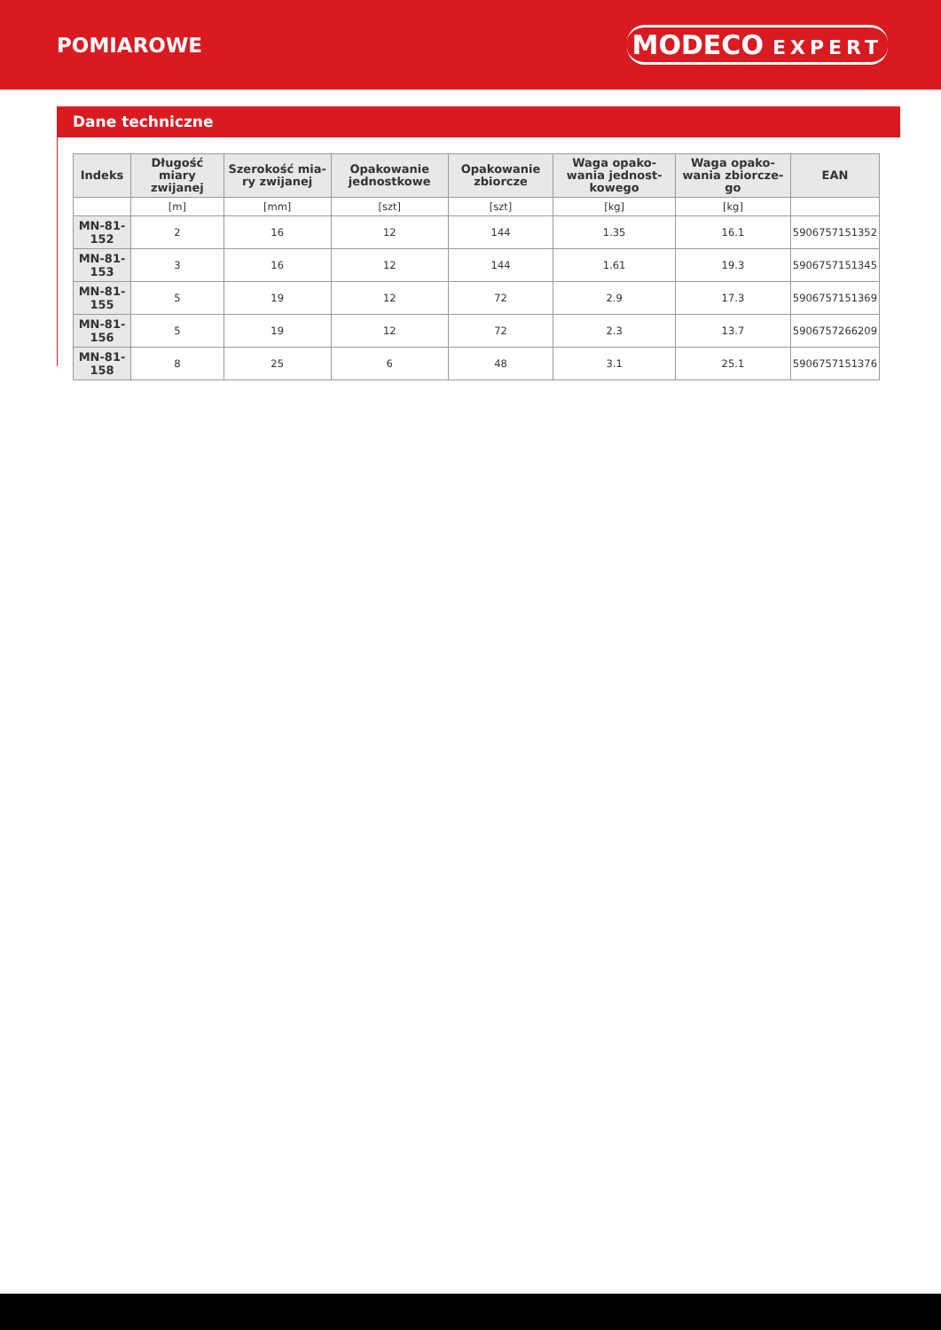POMIAROWE
MODECO EXPERT
Dane techniczne
| Indeks | Długość miary zwijanej | Szerokość mia-ry zwijanej | Opakowanie jednostkowe | Opakowanie zbiorcze | Waga opako-wania jednost-kowego | Waga opako-wania zbiorcze-go | EAN |
| --- | --- | --- | --- | --- | --- | --- | --- |
| | [m] | [mm] | [szt] | [szt] | [kg] | [kg] | |
| MN-81-152 | 2 | 16 | 12 | 144 | 1.35 | 16.1 | 5906757151352 |
| MN-81-153 | 3 | 16 | 12 | 144 | 1.61 | 19.3 | 5906757151345 |
| MN-81-155 | 5 | 19 | 12 | 72 | 2.9 | 17.3 | 5906757151369 |
| MN-81-156 | 5 | 19 | 12 | 72 | 2.3 | 13.7 | 5906757266209 |
| MN-81-158 | 8 | 25 | 6 | 48 | 3.1 | 25.1 | 5906757151376 |